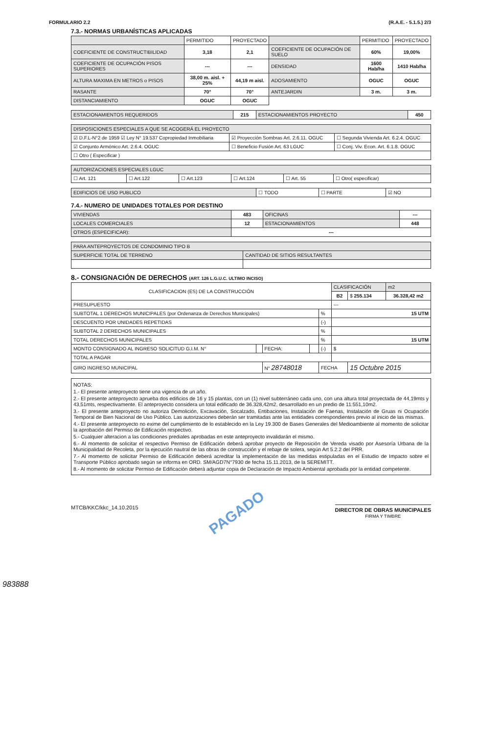FORMULARIO 2.2 (R.A.E. - 5.1.5.) 2/3
7.3.- NORMAS URBANÍSTICAS APLICADAS
| | PERMITIDO | PROYECTADO | | PERMITIDO | PROYECTADO |
| --- | --- | --- | --- | --- | --- |
| COEFICIENTE DE CONSTRUCTIBILIDAD | 3,18 | 2,1 | COEFICIENTE DE OCUPACIÓN DE SUELO | 60% | 19,00% |
| COEFICIENTE DE OCUPACIÓN PISOS SUPERIORES | --- | --- | DENSIDAD | 1600 Hab/ha | 1410 Hab/ha |
| ALTURA MAXIMA EN METROS o PISOS | 38,00 m. aisl. + 25% | 44,19 m aisl. | ADOSAMIENTO | OGUC | OGUC |
| RASANTE | 70° | 70° | ANTEJARDIN | 3 m. | 3 m. |
| DISTANCIAMIENTO | OGUC | OGUC | | | |
| ESTACIONAMIENTOS REQUERIDOS | 215 | ESTACIONAMIENTOS PROYECTO | 450 |
| DISPOSICIONES ESPECIALES A QUE SE ACOGERÁ EL PROYECTO | | |
| ☑ D.F.L-N°2 de 1959 ☑ Ley N° 19.537 Copropiedad Inmobiliaria | ☑ Proyección Sombras Art. 2.6.11. OGUC | ☐ Segunda Vivienda Art. 6.2.4. OGUC |
| ☑ Conjunto Armónico Art. 2.6.4. OGUC | ☐ Beneficio Fusión Art. 63 LGUC | ☐ Conj. Viv. Econ. Art. 6.1.8. OGUC |
| ☐ Otro ( Especificar ) | | |
| AUTORIZACIONES ESPECIALES LGUC | | | | | |
| ☐ Art. 121 | ☐ Art.122 | ☐ Art.123 | ☐ Art.124 | ☐ Art. 55 | ☐ Otro( especificar) |
| EDIFICIOS DE USO PUBLICO | ☐ TODO | ☐ PARTE | ☑ NO |
7.4.- NUMERO DE UNIDADES TOTALES POR DESTINO
| VIVIENDAS | 483 | OFICINAS | --- |
| LOCALES COMERCIALES | 12 | ESTACIONAMIENTOS | 448 |
| OTROS (ESPECIFICAR): | --- | | |
| PARA ANTEPROYECTOS DE CONDOMINIO TIPO B | |
| SUPERFICIE TOTAL DE TERRENO | CANTIDAD DE SITIOS RESULTANTES |
8.- CONSIGNACIÓN DE DERECHOS (ART. 126 L.G.U.C. ULTIMO INCISO)
| CLASIFICACION (ES) DE LA CONSTRUCCIÓN | | | | | CLASIFICACIÓN | | m2 |
| | | | | | B2 | $ 255.134 | 36.328,42 m2 |
| PRESUPUESTO | | | | | --- | | |
| SUBTOTAL 1 DERECHOS MUNICIPALES (por Ordenanza de Derechos Municipales) | | | | % | 15 UTM | | |
| DESCUENTO POR UNIDADES REPETIDAS | | | | (-) | | | |
| SUBTOTAL 2 DERECHOS MUNICIPALES | | | | % | | | |
| TOTAL DERECHOS MUNICIPALES | | | | % | 15 UTM | | |
| MONTO CONSIGNADO AL INGRESO SOLICITUD G.I.M. N° | | FECHA: | | (-) | $ | | |
| TOTAL A PAGAR | | | | | | | |
| GIRO INGRESO MUNICIPAL | | N° 28748018 | | FECHA | | 15 Octubre 2015 | |
NOTAS:
1.- El presente anteproyecto tiene una vigencia de un año.
2.- El presente anteproyecto aprueba dos edificios de 16 y 15 plantas, con un (1) nivel subterráneo cada uno, con una altura total proyectada de 44,19mts y 43,51mts, respectivamente. El anteproyecto considera un total edificado de 36.328,42m2, desarrollado en un predio de 11:551,10m2.
3.- El presente anteproyecto no autoriza Demolición, Excavación, Socalzado, Entibaciones, Instalación de Faenas, Instalación de Gruas ni Ocupación Temporal de Bien Nacional de Uso Público. Las autorizaciones deberán ser tramitadas ante las entidades correspondientes previo al inicio de las mismas.
4.- El presente anteproyecto no exime del cumplimiento de lo establecido en la Ley 19.300 de Bases Generales del Medioambiente al momento de solicitar la aprobación del Permiso de Edificación respectivo.
5.- Cualquier alteracion a las condiciones prediales aprobadas en este anteproyecto invalidarán el mismo.
6.- Al momento de solicitar el respectivo Permiso de Edificación deberá aprobar proyecto de Reposición de Vereda visado por Asesoría Urbana de la Municipalidad de Recoleta, por la ejecución nautral de las obras de construcción y el rebaje de solera, según Art 5.2.2 del PRR.
7.- Al momento de solicitar Permiso de Edificación deberá acreditar la implementación de las medidas estipuladas en el Estudio de Impacto sobre el Transporte Público aprobado según se informa en ORD. SM/AGD7N°7930 de fecha 15.11.2013, de la SEREMITT.
8.- Al momento de solicitar Permiso de Edificación deberá adjuntar copia de Declaración de Impacto Ambiental aprobada por la entidad competente.
MTCB/KKC/kkc_14.10.2015 PAGADO DIRECTOR DE OBRAS MUNICIPALES
FIRMA Y TIMBRE
983888